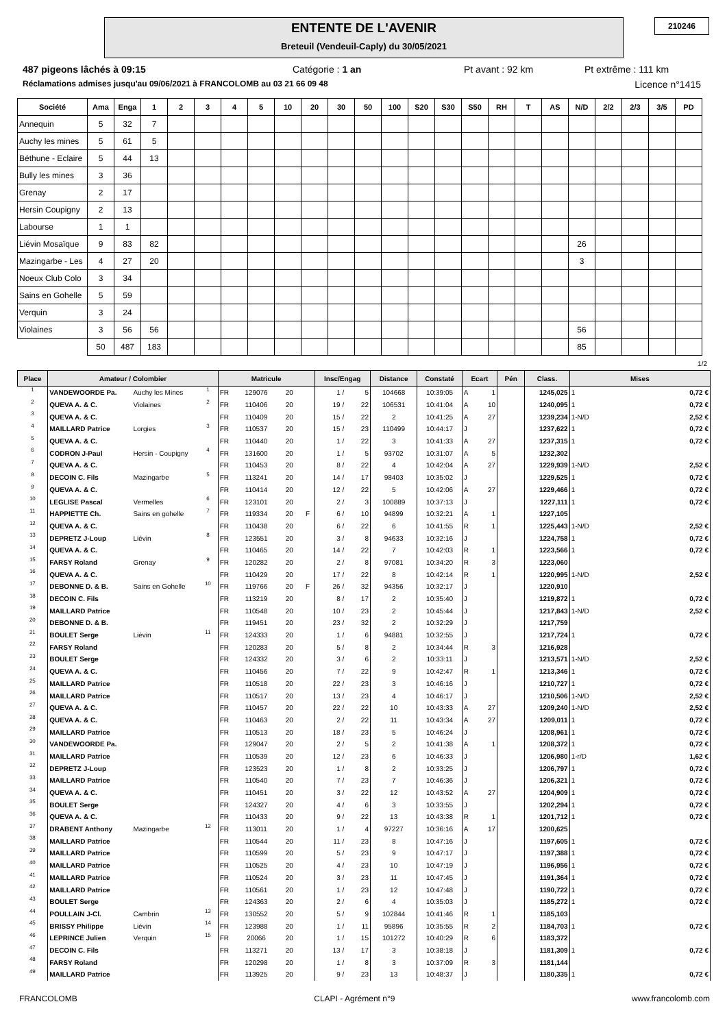ENTENTE DE L'AVENIR
Breteuil (Vendeuil-Caply) du 30/05/2021
210246
487 pigeons lâchés à 09:15 Catégorie : 1 an Pt avant : 92 km Pt extrême : 111 km
Réclamations admises jusqu'au 09/06/2021 à FRANCOLOMB au 03 21 66 09 48 Licence n°1415
| Société | Ama | Enga | 1 | 2 | 3 | 4 | 5 | 10 | 20 | 30 | 50 | 100 | S20 | S30 | S50 | RH | T | AS | N/D | 2/2 | 2/3 | 3/5 | PD |
| --- | --- | --- | --- | --- | --- | --- | --- | --- | --- | --- | --- | --- | --- | --- | --- | --- | --- | --- | --- | --- | --- | --- | --- |
| Annequin | 5 | 32 | 7 | | | | | | | | | | | | | | | | | | | | |
| Auchy les mines | 5 | 61 | 5 | | | | | | | | | | | | | | | | | | | | |
| Béthune - Eclaire | 5 | 44 | 13 | | | | | | | | | | | | | | | | | | | | |
| Bully les mines | 3 | 36 | | | | | | | | | | | | | | | | | | | | | |
| Grenay | 2 | 17 | | | | | | | | | | | | | | | | | | | | | |
| Hersin Coupigny | 2 | 13 | | | | | | | | | | | | | | | | | | | | | |
| Labourse | 1 | 1 | | | | | | | | | | | | | | | | | | | | | |
| Liévin Mosaïque | 9 | 83 | 82 | | | | | | | | | | | | | | | | 26 | | | | |
| Mazingarbe - Les | 4 | 27 | 20 | | | | | | | | | | | | | | | | 3 | | | | |
| Noeux Club Colo | 3 | 34 | | | | | | | | | | | | | | | | | | | | | |
| Sains en Gohelle | 5 | 59 | | | | | | | | | | | | | | | | | | | | | |
| Verquin | 3 | 24 | | | | | | | | | | | | | | | | | | | | | |
| Violaines | 3 | 56 | 56 | | | | | | | | | | | | | | | | 56 | | | | |
| | 50 | 487 | 183 | | | | | | | | | | | | | | | | 85 | | | | |
1/2
| Place | Amateur / Colombier | | | Matricule | | | | Insc/Engag | | Distance | Constaté | Ecart | | Pén | Class. | Mises | |
| --- | --- | --- | --- | --- | --- | --- | --- | --- | --- | --- | --- | --- | --- | --- | --- | --- | --- |
| 1 | VANDEWOORDE Pa. | Auchy les Mines | 1 | FR | 129076 | 20 | | 1 / | 5 | 104668 | 10:39:05 | A | 1 | | 1245,025 | 1 | 0,72 € |
| 2 | QUEVA A. & C. | Violaines | 2 | FR | 110406 | 20 | | 19 / | 22 | 106531 | 10:41:04 | A | 10 | | 1240,095 | 1 | 0,72 € |
| 3 | QUEVA A. & C. | | | FR | 110409 | 20 | | 15 / | 22 | 2 | 10:41:25 | A | 27 | | 1239,234 | 1-N/D | 2,52 € |
| 4 | MAILLARD Patrice | Lorgies | 3 | FR | 110537 | 20 | | 15 / | 23 | 110499 | 10:44:17 | J | | | 1237,622 | 1 | 0,72 € |
| 5 | QUEVA A. & C. | | | FR | 110440 | 20 | | 1 / | 22 | 3 | 10:41:33 | A | 27 | | 1237,315 | 1 | 0,72 € |
| 6 | CODRON J-Paul | Hersin - Coupigny | 4 | FR | 131600 | 20 | | 1 / | 5 | 93702 | 10:31:07 | A | 5 | | 1232,302 | | |
| 7 | QUEVA A. & C. | | | FR | 110453 | 20 | | 8 / | 22 | 4 | 10:42:04 | A | 27 | | 1229,939 | 1-N/D | 2,52 € |
| 8 | DECOIN C. Fils | Mazingarbe | 5 | FR | 113241 | 20 | | 14 / | 17 | 98403 | 10:35:02 | J | | | 1229,525 | 1 | 0,72 € |
| 9 | QUEVA A. & C. | | | FR | 110414 | 20 | | 12 / | 22 | 5 | 10:42:06 | A | 27 | | 1229,466 | 1 | 0,72 € |
| 10 | LEGLISE Pascal | Vermelles | 6 | FR | 123101 | 20 | | 2 / | 3 | 100889 | 10:37:13 | J | | | 1227,111 | 1 | 0,72 € |
| 11 | HAPPIETTE Ch. | Sains en gohelle | 7 | FR | 119334 | 20 | F | 6 / | 10 | 94899 | 10:32:21 | A | 1 | | 1227,105 | | |
| 12 | QUEVA A. & C. | | | FR | 110438 | 20 | | 6 / | 22 | 6 | 10:41:55 | R | 1 | | 1225,443 | 1-N/D | 2,52 € |
| 13 | DEPRETZ J-Loup | Liévin | 8 | FR | 123551 | 20 | | 3 / | 8 | 94633 | 10:32:16 | J | | | 1224,758 | 1 | 0,72 € |
| 14 | QUEVA A. & C. | | | FR | 110465 | 20 | | 14 / | 22 | 7 | 10:42:03 | R | 1 | | 1223,566 | 1 | 0,72 € |
| 15 | FARSY Roland | Grenay | 9 | FR | 120282 | 20 | | 2 / | 8 | 97081 | 10:34:20 | R | 3 | | 1223,060 | | |
| 16 | QUEVA A. & C. | | | FR | 110429 | 20 | | 17 / | 22 | 8 | 10:42:14 | R | 1 | | 1220,995 | 1-N/D | 2,52 € |
| 17 | DEBONNE D. & B. | Sains en Gohelle | 10 | FR | 119766 | 20 | F | 26 / | 32 | 94356 | 10:32:17 | J | | | 1220,910 | | |
| 18 | DECOIN C. Fils | | | FR | 113219 | 20 | | 8 / | 17 | 2 | 10:35:40 | J | | | 1219,872 | 1 | 0,72 € |
| 19 | MAILLARD Patrice | | | FR | 110548 | 20 | | 10 / | 23 | 2 | 10:45:44 | J | | | 1217,843 | 1-N/D | 2,52 € |
| 20 | DEBONNE D. & B. | | | FR | 119451 | 20 | | 23 / | 32 | 2 | 10:32:29 | J | | | 1217,759 | | |
| 21 | BOULET Serge | Liévin | 11 | FR | 124333 | 20 | | 1 / | 6 | 94881 | 10:32:55 | J | | | 1217,724 | 1 | 0,72 € |
| 22 | FARSY Roland | | | FR | 120283 | 20 | | 5 / | 8 | 2 | 10:34:44 | R | 3 | | 1216,928 | | |
| 23 | BOULET Serge | | | FR | 124332 | 20 | | 3 / | 6 | 2 | 10:33:11 | J | | | 1213,571 | 1-N/D | 2,52 € |
| 24 | QUEVA A. & C. | | | FR | 110456 | 20 | | 7 / | 22 | 9 | 10:42:47 | R | 1 | | 1213,346 | 1 | 0,72 € |
| 25 | MAILLARD Patrice | | | FR | 110518 | 20 | | 22 / | 23 | 3 | 10:46:16 | J | | | 1210,727 | 1 | 0,72 € |
| 26 | MAILLARD Patrice | | | FR | 110517 | 20 | | 13 / | 23 | 4 | 10:46:17 | J | | | 1210,506 | 1-N/D | 2,52 € |
| 27 | QUEVA A. & C. | | | FR | 110457 | 20 | | 22 / | 22 | 10 | 10:43:33 | A | 27 | | 1209,240 | 1-N/D | 2,52 € |
| 28 | QUEVA A. & C. | | | FR | 110463 | 20 | | 2 / | 22 | 11 | 10:43:34 | A | 27 | | 1209,011 | 1 | 0,72 € |
| 29 | MAILLARD Patrice | | | FR | 110513 | 20 | | 18 / | 23 | 5 | 10:46:24 | J | | | 1208,961 | 1 | 0,72 € |
| 30 | VANDEWOORDE Pa. | | | FR | 129047 | 20 | | 2 / | 5 | 2 | 10:41:38 | A | 1 | | 1208,372 | 1 | 0,72 € |
| 31 | MAILLARD Patrice | | | FR | 110539 | 20 | | 12 / | 23 | 6 | 10:46:33 | J | | | 1206,980 | 1-r/D | 1,62 € |
| 32 | DEPRETZ J-Loup | | | FR | 123523 | 20 | | 1 / | 8 | 2 | 10:33:25 | J | | | 1206,797 | 1 | 0,72 € |
| 33 | MAILLARD Patrice | | | FR | 110540 | 20 | | 7 / | 23 | 7 | 10:46:36 | J | | | 1206,321 | 1 | 0,72 € |
| 34 | QUEVA A. & C. | | | FR | 110451 | 20 | | 3 / | 22 | 12 | 10:43:52 | A | 27 | | 1204,909 | 1 | 0,72 € |
| 35 | BOULET Serge | | | FR | 124327 | 20 | | 4 / | 6 | 3 | 10:33:55 | J | | | 1202,294 | 1 | 0,72 € |
| 36 | QUEVA A. & C. | | | FR | 110433 | 20 | | 9 / | 22 | 13 | 10:43:38 | R | 1 | | 1201,712 | 1 | 0,72 € |
| 37 | DRABENT Anthony | Mazingarbe | 12 | FR | 113011 | 20 | | 1 / | 4 | 97227 | 10:36:16 | A | 17 | | 1200,625 | | |
| 38 | MAILLARD Patrice | | | FR | 110544 | 20 | | 11 / | 23 | 8 | 10:47:16 | J | | | 1197,605 | 1 | 0,72 € |
| 39 | MAILLARD Patrice | | | FR | 110599 | 20 | | 5 / | 23 | 9 | 10:47:17 | J | | | 1197,388 | 1 | 0,72 € |
| 40 | MAILLARD Patrice | | | FR | 110525 | 20 | | 4 / | 23 | 10 | 10:47:19 | J | | | 1196,956 | 1 | 0,72 € |
| 41 | MAILLARD Patrice | | | FR | 110524 | 20 | | 3 / | 23 | 11 | 10:47:45 | J | | | 1191,364 | 1 | 0,72 € |
| 42 | MAILLARD Patrice | | | FR | 110561 | 20 | | 1 / | 23 | 12 | 10:47:48 | J | | | 1190,722 | 1 | 0,72 € |
| 43 | BOULET Serge | | | FR | 124363 | 20 | | 2 / | 6 | 4 | 10:35:03 | J | | | 1185,272 | 1 | 0,72 € |
| 44 | POULLAIN J-Cl. | Cambrin | 13 | FR | 130552 | 20 | | 5 / | 9 | 102844 | 10:41:46 | R | 1 | | 1185,103 | | |
| 45 | BRISSY Philippe | Lièvin | 14 | FR | 123988 | 20 | | 1 / | 11 | 95896 | 10:35:55 | R | 2 | | 1184,703 | 1 | 0,72 € |
| 46 | LEPRINCE Julien | Verquin | 15 | FR | 20066 | 20 | | 1 / | 15 | 101272 | 10:40:29 | R | 6 | | 1183,372 | | |
| 47 | DECOIN C. Fils | | | FR | 113271 | 20 | | 13 / | 17 | 3 | 10:38:18 | J | | | 1181,309 | 1 | 0,72 € |
| 48 | FARSY Roland | | | FR | 120298 | 20 | | 1 / | 8 | 3 | 10:37:09 | R | 3 | | 1181,144 | | |
| 49 | MAILLARD Patrice | | | FR | 113925 | 20 | | 9 / | 23 | 13 | 10:48:37 | J | | | 1180,335 | 1 | 0,72 € |
FRANCOLOMB CLAPI - Agrément n°9 www.francolomb.com